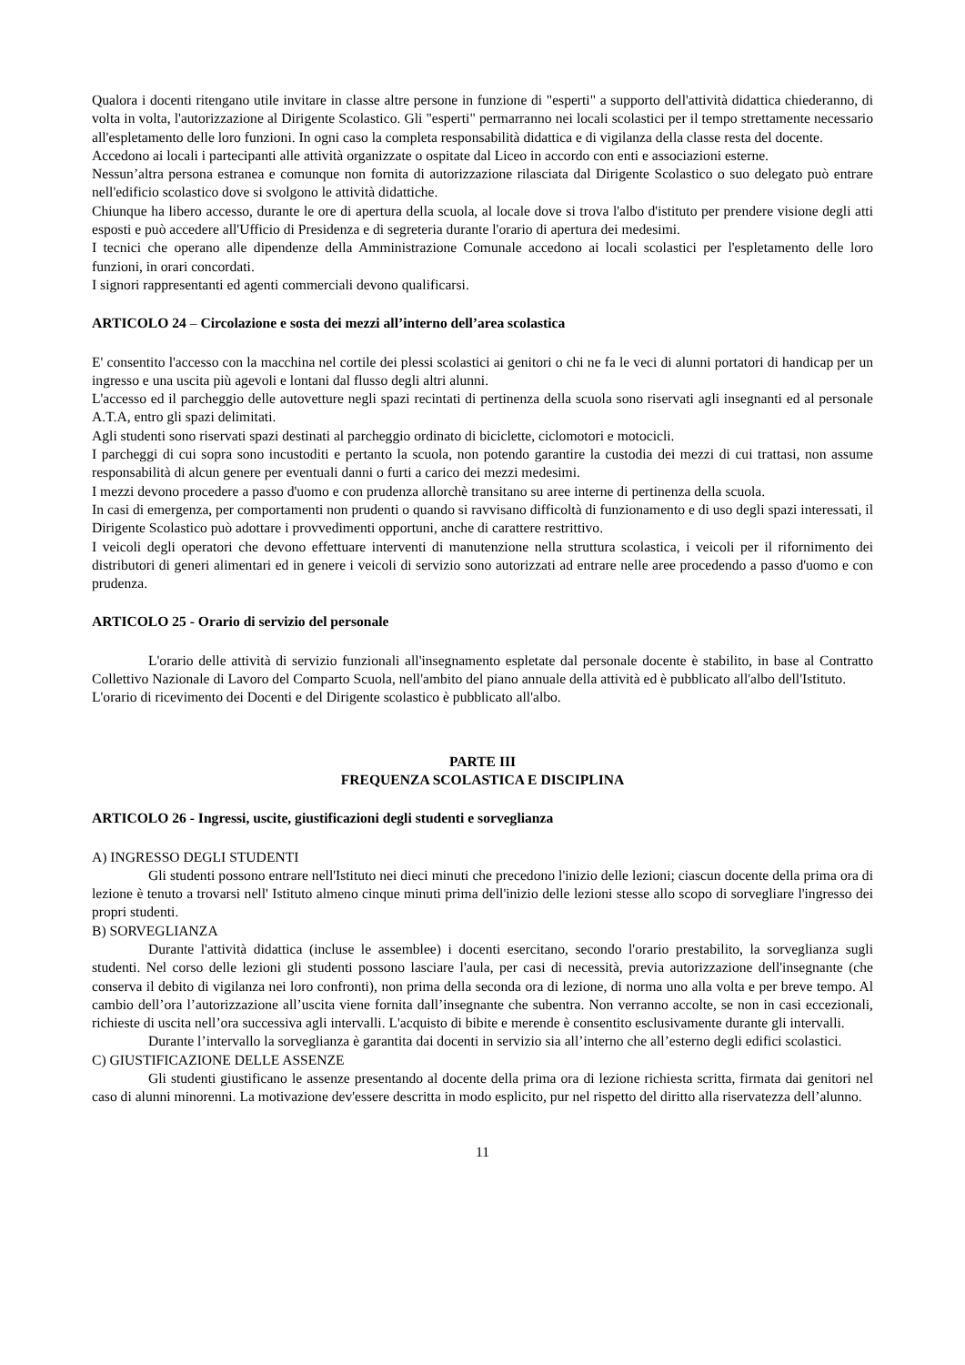Qualora i docenti ritengano utile invitare in classe altre persone in funzione di "esperti" a supporto dell'attività didattica chiederanno, di volta in volta, l'autorizzazione al Dirigente Scolastico. Gli "esperti" permarranno nei locali scolastici per il tempo strettamente necessario all'espletamento delle loro funzioni. In ogni caso la completa responsabilità didattica e di vigilanza della classe resta del docente.
Accedono ai locali i partecipanti alle attività organizzate o ospitate dal Liceo in accordo con enti e associazioni esterne.
Nessun’altra persona estranea e comunque non fornita di autorizzazione rilasciata dal Dirigente Scolastico o suo delegato può entrare nell'edificio scolastico dove si svolgono le attività didattiche.
Chiunque ha libero accesso, durante le ore di apertura della scuola, al locale dove si trova l'albo d'istituto per prendere visione degli atti esposti e può accedere all'Ufficio di Presidenza e di segreteria durante l'orario di apertura dei medesimi.
I tecnici che operano alle dipendenze della Amministrazione Comunale accedono ai locali scolastici per l'espletamento delle loro funzioni, in orari concordati.
I signori rappresentanti ed agenti commerciali devono qualificarsi.
ARTICOLO 24 – Circolazione e sosta dei mezzi all’interno dell’area scolastica
E' consentito l'accesso con la macchina nel cortile dei plessi scolastici ai genitori o chi ne fa le veci di alunni portatori di handicap per un ingresso e una uscita più agevoli e lontani dal flusso degli altri alunni.
L'accesso ed il parcheggio delle autovetture negli spazi recintati di pertinenza della scuola sono riservati agli insegnanti ed al personale A.T.A, entro gli spazi delimitati.
Agli studenti sono riservati spazi destinati al parcheggio ordinato di biciclette, ciclomotori e motocicli.
I parcheggi di cui sopra sono incustoditi e pertanto la scuola, non potendo garantire la custodia dei mezzi di cui trattasi, non assume responsabilità di alcun genere per eventuali danni o furti a carico dei mezzi medesimi.
I mezzi devono procedere a passo d'uomo e con prudenza allorchè transitano su aree interne di pertinenza della scuola.
In casi di emergenza, per comportamenti non prudenti o quando si ravvisano difficoltà di funzionamento e di uso degli spazi interessati, il Dirigente Scolastico può adottare i provvedimenti opportuni, anche di carattere restrittivo.
I veicoli degli operatori che devono effettuare interventi di manutenzione nella struttura scolastica, i veicoli per il rifornimento dei distributori di generi alimentari ed in genere i veicoli di servizio sono autorizzati ad entrare nelle aree procedendo a passo d'uomo e con prudenza.
ARTICOLO 25 - Orario di servizio del personale
L'orario delle attività di servizio funzionali all'insegnamento espletate dal personale docente è stabilito, in base al Contratto Collettivo Nazionale di Lavoro del Comparto Scuola, nell'ambito del piano annuale della attività ed è pubblicato all'albo dell'Istituto.
L'orario di ricevimento dei Docenti e del Dirigente scolastico è pubblicato all'albo.
PARTE III
FREQUENZA SCOLASTICA E DISCIPLINA
ARTICOLO 26 - Ingressi, uscite, giustificazioni degli studenti e sorveglianza
A) INGRESSO DEGLI STUDENTI
Gli studenti possono entrare nell'Istituto nei dieci minuti che precedono l'inizio delle lezioni; ciascun docente della prima ora di lezione è tenuto a trovarsi nell' Istituto almeno cinque minuti prima dell'inizio delle lezioni stesse allo scopo di sorvegliare l'ingresso dei propri studenti.
B) SORVEGLIANZA
Durante l'attività didattica (incluse le assemblee) i docenti esercitano, secondo l'orario prestabilito, la sorveglianza sugli studenti. Nel corso delle lezioni gli studenti possono lasciare l'aula, per casi di necessità, previa autorizzazione dell'insegnante (che conserva il debito di vigilanza nei loro confronti), non prima della seconda ora di lezione, di norma uno alla volta e per breve tempo. Al cambio dell’ora l’autorizzazione all’uscita viene fornita dall’insegnante che subentra. Non verranno accolte, se non in casi eccezionali, richieste di uscita nell’ora successiva agli intervalli. L'acquisto di bibite e merende è consentito esclusivamente durante gli intervalli.
Durante l’intervallo la sorveglianza è garantita dai docenti in servizio sia all’interno che all’esterno degli edifici scolastici.
C) GIUSTIFICAZIONE DELLE ASSENZE
Gli studenti giustificano le assenze presentando al docente della prima ora di lezione richiesta scritta, firmata dai genitori nel caso di alunni minorenni. La motivazione dev'essere descritta in modo esplicito, pur nel rispetto del diritto alla riservatezza dell’alunno.
11